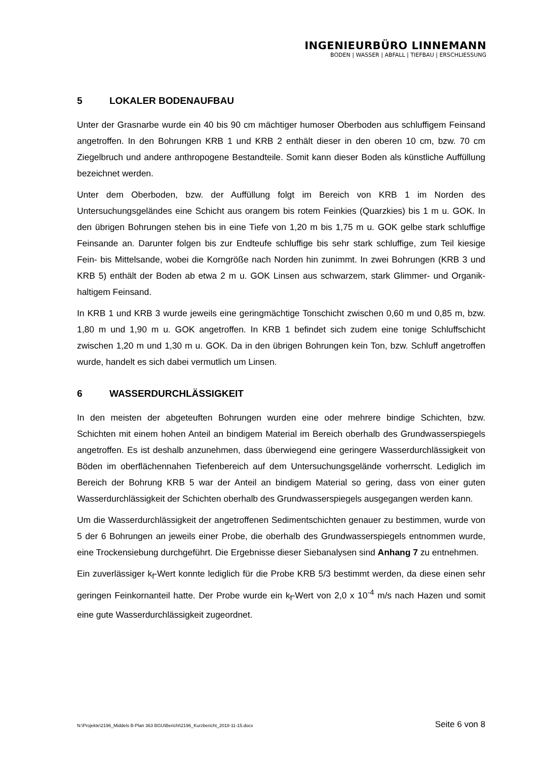INGENIEURBÜRO LINNEMANN
BODEN | WASSER | ABFALL | TIEFBAU | ERSCHLIESSUNG
5 LOKALER BODENAUFBAU
Unter der Grasnarbe wurde ein 40 bis 90 cm mächtiger humoser Oberboden aus schluffigem Feinsand angetroffen. In den Bohrungen KRB 1 und KRB 2 enthält dieser in den oberen 10 cm, bzw. 70 cm Ziegelbruch und andere anthropogene Bestandteile. Somit kann dieser Boden als künstliche Auffüllung bezeichnet werden.
Unter dem Oberboden, bzw. der Auffüllung folgt im Bereich von KRB 1 im Norden des Untersuchungsgeländes eine Schicht aus orangem bis rotem Feinkies (Quarzkies) bis 1 m u. GOK. In den übrigen Bohrungen stehen bis in eine Tiefe von 1,20 m bis 1,75 m u. GOK gelbe stark schluffige Feinsande an. Darunter folgen bis zur Endteufe schluffige bis sehr stark schluffige, zum Teil kiesige Fein- bis Mittelsande, wobei die Korngröße nach Norden hin zunimmt. In zwei Bohrungen (KRB 3 und KRB 5) enthält der Boden ab etwa 2 m u. GOK Linsen aus schwarzem, stark Glimmer- und Organik-haltigem Feinsand.
In KRB 1 und KRB 3 wurde jeweils eine geringmächtige Tonschicht zwischen 0,60 m und 0,85 m, bzw. 1,80 m und 1,90 m u. GOK angetroffen. In KRB 1 befindet sich zudem eine tonige Schluffschicht zwischen 1,20 m und 1,30 m u. GOK. Da in den übrigen Bohrungen kein Ton, bzw. Schluff angetroffen wurde, handelt es sich dabei vermutlich um Linsen.
6 WASSERDURCHLÄSSIGKEIT
In den meisten der abgeteuften Bohrungen wurden eine oder mehrere bindige Schichten, bzw. Schichten mit einem hohen Anteil an bindigem Material im Bereich oberhalb des Grundwasserspiegels angetroffen. Es ist deshalb anzunehmen, dass überwiegend eine geringere Wasserdurchlässigkeit von Böden im oberflächennahen Tiefenbereich auf dem Untersuchungsgelände vorherrscht. Lediglich im Bereich der Bohrung KRB 5 war der Anteil an bindigem Material so gering, dass von einer guten Wasserdurchlässigkeit der Schichten oberhalb des Grundwasserspiegels ausgegangen werden kann.
Um die Wasserdurchlässigkeit der angetroffenen Sedimentschichten genauer zu bestimmen, wurde von 5 der 6 Bohrungen an jeweils einer Probe, die oberhalb des Grundwasserspiegels entnommen wurde, eine Trockensiebung durchgeführt. Die Ergebnisse dieser Siebanalysen sind Anhang 7 zu entnehmen.
Ein zuverlässiger k<sub>f</sub>-Wert konnte lediglich für die Probe KRB 5/3 bestimmt werden, da diese einen sehr geringen Feinkornanteil hatte. Der Probe wurde ein k<sub>f</sub>-Wert von 2,0 x 10<sup>-4</sup> m/s nach Hazen und somit eine gute Wasserdurchlässigkeit zugeordnet.
N:\Projekte\2196_Middels B-Plan 363 BGU\Bericht\2196_Kurzbericht_2018-11-15.docx Seite 6 von 8